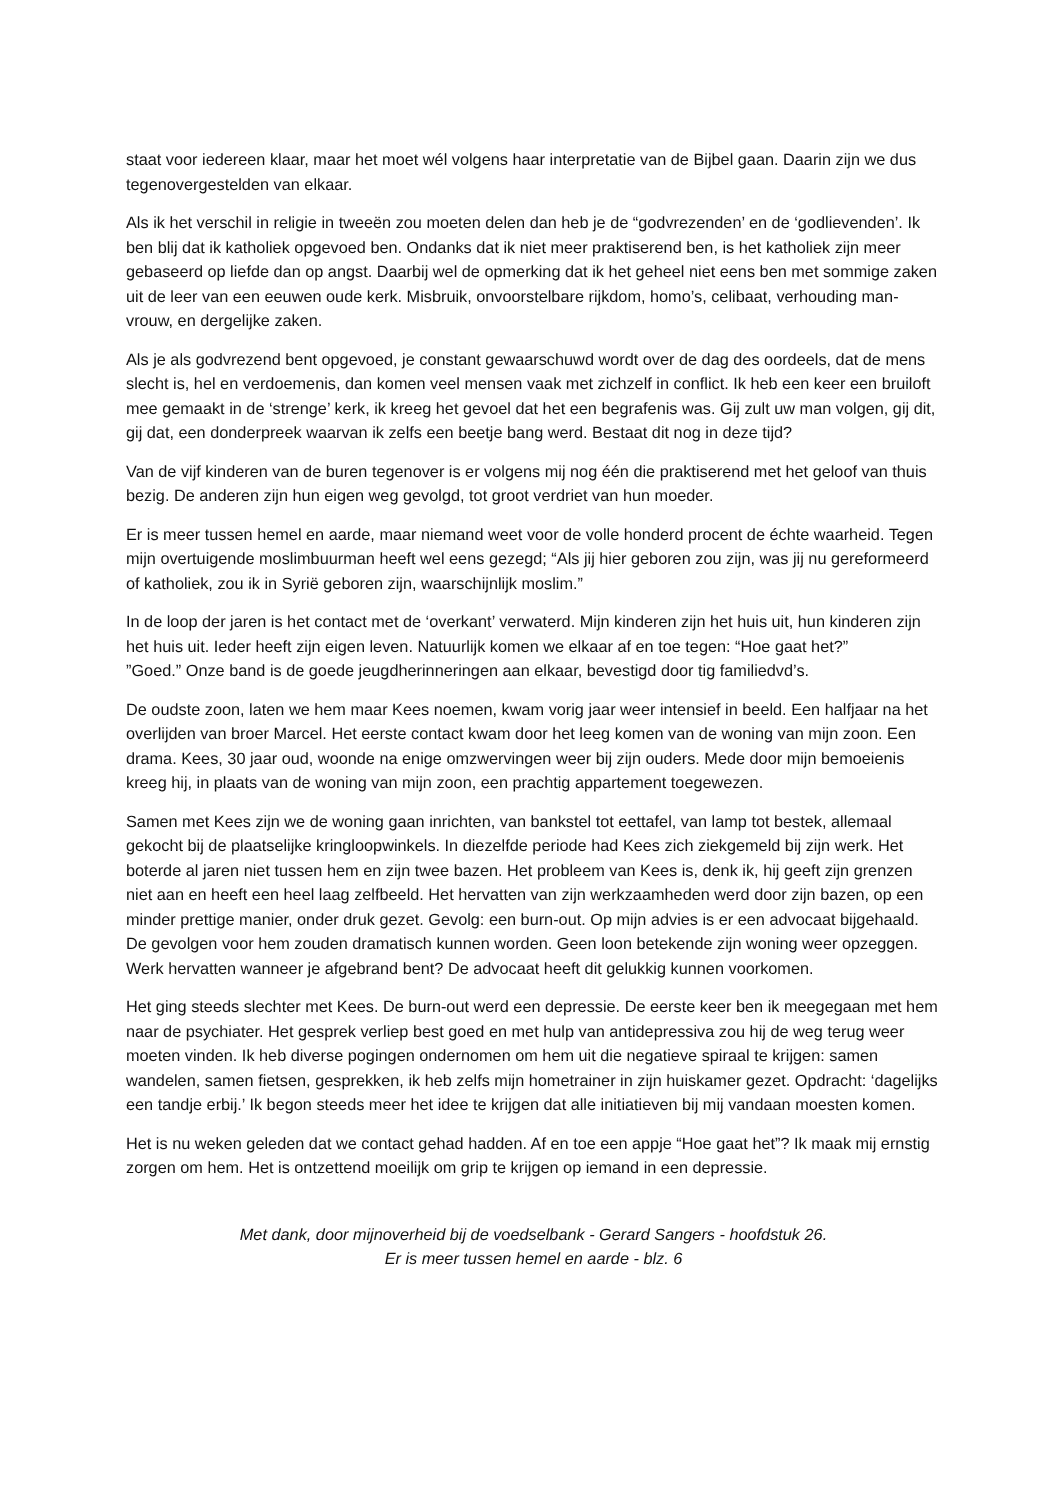staat voor iedereen klaar, maar het moet wél volgens haar interpretatie van de Bijbel gaan. Daarin zijn we dus tegenovergestelden van elkaar.
Als ik het verschil in religie in tweeën zou moeten delen dan heb je de “godvrezenden’ en de ‘godlievenden’. Ik ben blij dat ik katholiek opgevoed ben. Ondanks dat ik niet meer praktiserend ben, is het katholiek zijn meer gebaseerd op liefde dan op angst. Daarbij wel de opmerking dat ik het geheel niet eens ben met sommige zaken uit de leer van een eeuwen oude kerk. Misbruik, onvoorstelbare rijkdom, homo’s, celibaat, verhouding man-vrouw, en dergelijke zaken.
Als je als godvrezend bent opgevoed, je constant gewaarschuwd wordt over de dag des oordeels, dat de mens slecht is, hel en verdoemenis, dan komen veel mensen vaak met zichzelf in conflict. Ik heb een keer een bruiloft mee gemaakt in de ‘strenge’ kerk, ik kreeg het gevoel dat het een begrafenis was. Gij zult uw man volgen, gij dit, gij dat, een donderpreek waarvan ik zelfs een beetje bang werd. Bestaat dit nog in deze tijd?
Van de vijf kinderen van de buren tegenover is er volgens mij nog één die praktiserend met het geloof van thuis bezig. De anderen zijn hun eigen weg gevolgd, tot groot verdriet van hun moeder.
Er is meer tussen hemel en aarde, maar niemand weet voor de volle honderd procent de échte waarheid. Tegen mijn overtuigende moslimbuurman heeft wel eens gezegd; “Als jij hier geboren zou zijn, was jij nu gereformeerd of katholiek, zou ik in Syrië geboren zijn, waarschijnlijk moslim.”
In de loop der jaren is het contact met de ‘overkant’ verwaterd. Mijn kinderen zijn het huis uit, hun kinderen zijn het huis uit. Ieder heeft zijn eigen leven. Natuurlijk komen we elkaar af en toe tegen: “Hoe gaat het?”
”Goed.” Onze band is de goede jeugdherinneringen aan elkaar, bevestigd door tig familiedvd’s.
De oudste zoon, laten we hem maar Kees noemen, kwam vorig jaar weer intensief in beeld. Een halfjaar na het overlijden van broer Marcel. Het eerste contact kwam door het leeg komen van de woning van mijn zoon. Een drama. Kees, 30 jaar oud, woonde na enige omzwervingen weer bij zijn ouders. Mede door mijn bemoeienis kreeg hij, in plaats van de woning van mijn zoon, een prachtig appartement toegewezen.
Samen met Kees zijn we de woning gaan inrichten, van bankstel tot eettafel, van lamp tot bestek, allemaal gekocht bij de plaatselijke kringloopwinkels. In diezelfde periode had Kees zich ziekgemeld bij zijn werk. Het boterde al jaren niet tussen hem en zijn twee bazen. Het probleem van Kees is, denk ik, hij geeft zijn grenzen niet aan en heeft een heel laag zelfbeeld. Het hervatten van zijn werkzaamheden werd door zijn bazen, op een minder prettige manier, onder druk gezet. Gevolg: een burn-out. Op mijn advies is er een advocaat bijgehaald. De gevolgen voor hem zouden dramatisch kunnen worden. Geen loon betekende zijn woning weer opzeggen. Werk hervatten wanneer je afgebrand bent? De advocaat heeft dit gelukkig kunnen voorkomen.
Het ging steeds slechter met Kees. De burn-out werd een depressie. De eerste keer ben ik meegegaan met hem naar de psychiater. Het gesprek verliep best goed en met hulp van antidepressiva zou hij de weg terug weer moeten vinden. Ik heb diverse pogingen ondernomen om hem uit die negatieve spiraal te krijgen: samen wandelen, samen fietsen, gesprekken, ik heb zelfs mijn hometrainer in zijn huiskamer gezet. Opdracht: ‘dagelijks een tandje erbij.’ Ik begon steeds meer het idee te krijgen dat alle initiatieven bij mij vandaan moesten komen.
Het is nu weken geleden dat we contact gehad hadden. Af en toe een appje “Hoe gaat het”? Ik maak mij ernstig zorgen om hem. Het is ontzettend moeilijk om grip te krijgen op iemand in een depressie.
Met dank, door mijnoverheid bij de voedselbank - Gerard Sangers - hoofdstuk 26.
Er is meer tussen hemel en aarde - blz. 6